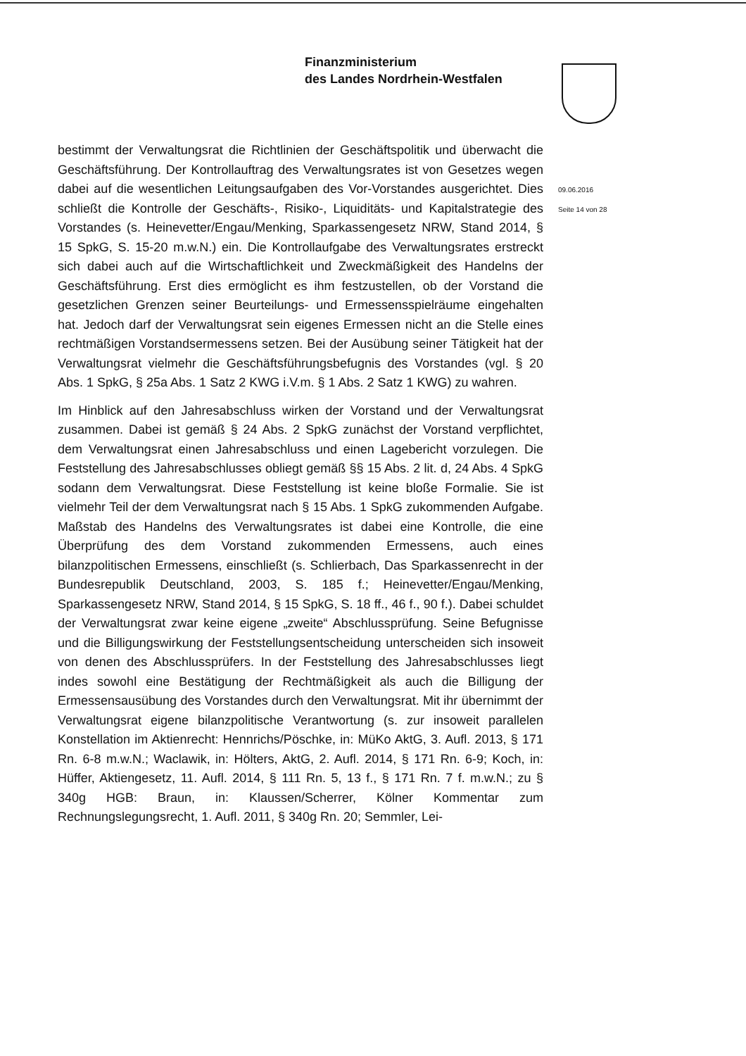Finanzministerium
des Landes Nordrhein-Westfalen
09.06.2016
Seite 14 von 28
bestimmt der Verwaltungsrat die Richtlinien der Geschäftspolitik und überwacht die Geschäftsführung. Der Kontrollauftrag des Verwaltungsrates ist von Gesetzes wegen dabei auf die wesentlichen Leitungsaufgaben des Vor-Vorstandes ausgerichtet. Dies schließt die Kontrolle der Geschäfts-, Risiko-, Liquiditäts- und Kapitalstrategie des Vorstandes (s. Heinevetter/Engau/Menking, Sparkassengesetz NRW, Stand 2014, § 15 SpkG, S. 15-20 m.w.N.) ein. Die Kontrollaufgabe des Verwaltungsrates erstreckt sich dabei auch auf die Wirtschaftlichkeit und Zweckmäßigkeit des Handelns der Geschäftsführung. Erst dies ermöglicht es ihm festzustellen, ob der Vorstand die gesetzlichen Grenzen seiner Beurteilungs- und Ermessensspielräume eingehalten hat. Jedoch darf der Verwaltungsrat sein eigenes Ermessen nicht an die Stelle eines rechtmäßigen Vorstandsermessens setzen. Bei der Ausübung seiner Tätigkeit hat der Verwaltungsrat vielmehr die Geschäftsführungsbefugnis des Vorstandes (vgl. § 20 Abs. 1 SpkG, § 25a Abs. 1 Satz 2 KWG i.V.m. § 1 Abs. 2 Satz 1 KWG) zu wahren.
Im Hinblick auf den Jahresabschluss wirken der Vorstand und der Verwaltungsrat zusammen. Dabei ist gemäß § 24 Abs. 2 SpkG zunächst der Vorstand verpflichtet, dem Verwaltungsrat einen Jahresabschluss und einen Lagebericht vorzulegen. Die Feststellung des Jahresabschlusses obliegt gemäß §§ 15 Abs. 2 lit. d, 24 Abs. 4 SpkG sodann dem Verwaltungsrat. Diese Feststellung ist keine bloße Formalie. Sie ist vielmehr Teil der dem Verwaltungsrat nach § 15 Abs. 1 SpkG zukommenden Aufgabe. Maßstab des Handelns des Verwaltungsrates ist dabei eine Kontrolle, die eine Überprüfung des dem Vorstand zukommenden Ermessens, auch eines bilanzpolitischen Ermessens, einschließt (s. Schlierbach, Das Sparkassenrecht in der Bundesrepublik Deutschland, 2003, S. 185 f.; Heinevetter/Engau/Menking, Sparkassengesetz NRW, Stand 2014, § 15 SpkG, S. 18 ff., 46 f., 90 f.). Dabei schuldet der Verwaltungsrat zwar keine eigene „zweite“ Abschlussprüfung. Seine Befugnisse und die Billigungswirkung der Feststellungsentscheidung unterscheiden sich insoweit von denen des Abschlussprüfers. In der Feststellung des Jahresabschlusses liegt indes sowohl eine Bestätigung der Rechtmäßigkeit als auch die Billigung der Ermessensausübung des Vorstandes durch den Verwaltungsrat. Mit ihr übernimmt der Verwaltungsrat eigene bilanzpolitische Verantwortung (s. zur insoweit parallelen Konstellation im Aktienrecht: Hennrichs/Pöschke, in: MüKo AktG, 3. Aufl. 2013, § 171 Rn. 6-8 m.w.N.; Waclawik, in: Hölters, AktG, 2. Aufl. 2014, § 171 Rn. 6-9; Koch, in: Hüffer, Aktiengesetz, 11. Aufl. 2014, § 111 Rn. 5, 13 f., § 171 Rn. 7 f. m.w.N.; zu § 340g HGB: Braun, in: Klaussen/Scherrer, Kölner Kommentar zum Rechnungslegungsrecht, 1. Aufl. 2011, § 340g Rn. 20; Semmler, Lei-